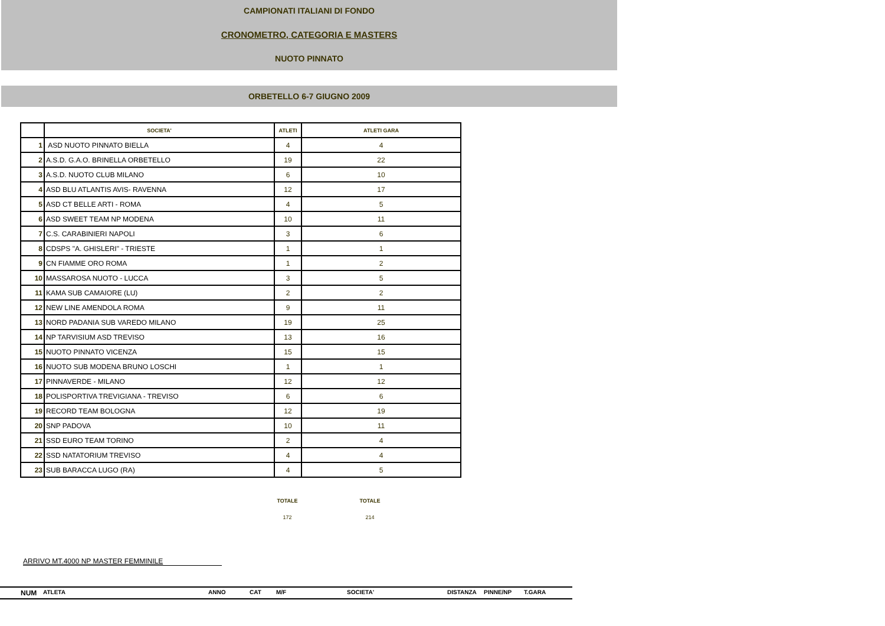CAMPIONATI ITALIANI DI FONDO
CRONOMETRO, CATEGORIA E MASTERS
NUOTO PINNATO
ORBETELLO 6-7 GIUGNO 2009
| | SOCIETA' | ATLETI | ATLETI GARA |
| --- | --- | --- | --- |
| 1 | ASD NUOTO PINNATO BIELLA | 4 | 4 |
| 2 | A.S.D. G.A.O. BRINELLA ORBETELLO | 19 | 22 |
| 3 | A.S.D. NUOTO CLUB MILANO | 6 | 10 |
| 4 | ASD BLU ATLANTIS AVIS- RAVENNA | 12 | 17 |
| 5 | ASD CT BELLE ARTI - ROMA | 4 | 5 |
| 6 | ASD SWEET TEAM NP MODENA | 10 | 11 |
| 7 | C.S. CARABINIERI NAPOLI | 3 | 6 |
| 8 | CDSPS "A. GHISLERI" - TRIESTE | 1 | 1 |
| 9 | CN FIAMME ORO ROMA | 1 | 2 |
| 10 | MASSAROSA NUOTO - LUCCA | 3 | 5 |
| 11 | KAMA SUB CAMAIORE (LU) | 2 | 2 |
| 12 | NEW LINE AMENDOLA ROMA | 9 | 11 |
| 13 | NORD PADANIA SUB VAREDO MILANO | 19 | 25 |
| 14 | NP TARVISIUM ASD TREVISO | 13 | 16 |
| 15 | NUOTO PINNATO VICENZA | 15 | 15 |
| 16 | NUOTO SUB MODENA BRUNO LOSCHI | 1 | 1 |
| 17 | PINNAVERDE - MILANO | 12 | 12 |
| 18 | POLISPORTIVA TREVIGIANA - TREVISO | 6 | 6 |
| 19 | RECORD TEAM BOLOGNA | 12 | 19 |
| 20 | SNP PADOVA | 10 | 11 |
| 21 | SSD EURO TEAM TORINO | 2 | 4 |
| 22 | SSD NATATORIUM TREVISO | 4 | 4 |
| 23 | SUB BARACCA LUGO (RA) | 4 | 5 |
TOTALE TOTALE
172 214
ARRIVO MT.4000 NP MASTER FEMMINILE
NUM ATLETA ANNO CAT M/F SOCIETA' DISTANZA PINNE/NP T.GARA